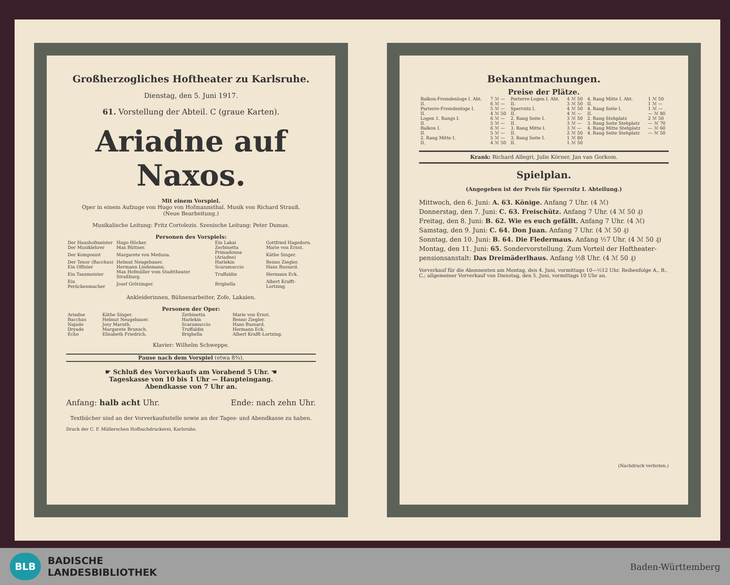Großherzogliches Hoftheater zu Karlsruhe.
Dienstag, den 5. Juni 1917.
61. Vorstellung der Abteil. C (graue Karten).
Ariadne auf Naxos.
Mit einem Vorspiel.
Oper in einem Aufzuge von Hugo von Hofmannsthal. Musik von Richard Strauß.
(Neue Bearbeitung.)
Musikalische Leitung: Fritz Cortolezis. Szenische Leitung: Peter Dumas.
Personen des Vorspiels:
| Der Haushofmeister | Hugo Höcker. | Ein Lakai | Gottfried Hagedorn. |
| Der Musiklehrer | Max Büttner. | Zerbinetta | Marie von Ernst. |
| Der Komponist | Margarete von Meduna. | Primadonna (Ariadne) | Käthe Singer. |
| Der Tenor (Bacchus) | Helmut Neugebauer. | Harlekin | Benno Ziegler. |
| Ein Offizier | Hermann Lindemann. | Scaramuccio | Hans Bussard. |
| Ein Tanzmeister | Max Hofmüller vom Stadttheater Straßburg. | Truffaldin | Hermann Eck. |
| Ein Perückenmacher | Josef Grötzinger. | Brighella | Albert Krafft-Lortzing. |
Ankleiderinnen, Bühnenarbeiter, Zofe, Lakaien.
Personen der Oper:
| Ariadne | Käthe Singer. | Zerbinetta | Marie von Ernst. |
| Bacchus | Helmut Neugebauer. | Harlekin | Benno Ziegler. |
| Najade | Josy Maruth. | Scaramuccio | Hans Bussard. |
| Dryade | Margarete Brunsch. | Truffaldin | Hermann Eck. |
| Echo | Elisabeth Friedrich. | Brighella | Albert Krafft-Lortzing. |
Klavier: Wilhelm Schweppe.
Pause nach dem Vorspiel (etwa 8¾).
☛ Schluß des Vorverkaufs am Vorabend 5 Uhr. ☚
Tageskasse von 10 bis 1 Uhr — Haupteingang.
Abendkasse von 7 Uhr an.
Anfang: halb acht Uhr. Ende: nach zehn Uhr.
Textbücher sind an der Vorverkaufsstelle sowie an der Tages- und Abendkasse zu haben.
Druck der C. F. Müllerschen Hofbuchdruckerei, Karlsruhe.
Bekanntmachungen.
Preise der Plätze.
| Balkon-Fremdenloge I. Abt. | 7 ℳ — | Parterre-Logen I. Abt. | 4 ℳ 50 | 4. Rang Mitte I. Abt. | 1 ℳ 50 |
| II. | 6 ℳ — | II. | 3 ℳ 50 | II. | 1 ℳ — |
| Parterre-Fremdenloge I. | 5 ℳ — | Sperrsitz I. | 4 ℳ 50 | 4. Rang Seite I. | 1 ℳ — |
| II. | 4 ℳ 50 | II. | 4 ℳ — | II. | — ℳ 80 |
| Logen 1. Rangs I. | 6 ℳ — | 2. Rang Seite I. | 3 ℳ 50 | 2. Rang Stehplatz | 2 ℳ 50 |
| II. | 5 ℳ — | II. | 3 ℳ — | 3. Rang Seite Stehplatz | — ℳ 70 |
| Balkon I. | 6 ℳ — | 3. Rang Mitte I. | 3 ℳ — | 4. Rang Mitte Stehplatz | — ℳ 60 |
| II. | 5 ℳ — | II. | 2 ℳ 50 | 4. Rang Seite Stehplatz | — ℳ 50 |
| 2. Rang Mitte I. | 5 ℳ — | 3. Rang Seite I. | 1 ℳ 80 | | |
| II. | 4 ℳ 50 | II. | 1 ℳ 50 | | |
Krank: Richard Allegri, Julie Körner, Jan van Gorkom.
Spielplan.
(Angegeben ist der Preis für Sperrsitz I. Abteilung.)
Mittwoch, den 6. Juni: A. 63. Könige. Anfang 7 Uhr. (4 ℳ)
Donnerstag, den 7. Juni: C. 63. Freischütz. Anfang 7 Uhr. (4 ℳ 50 ₰)
Freitag, den 8. Juni: B. 62. Wie es euch gefällt. Anfang 7 Uhr. (4 ℳ)
Samstag, den 9. Juni: C. 64. Don Juan. Anfang 7 Uhr. (4 ℳ 50 ₰)
Sonntag, den 10. Juni: B. 64. Die Fledermaus. Anfang ½7 Uhr. (4 ℳ 50 ₰)
Montag, den 11. Juni: 65. Sondervorstellung. Zum Vorteil der Hoftheater-pensionsanstalt: Das Dreimäderlhaus. Anfang ½8 Uhr. (4 ℳ 50 ₰)
Vorverkauf für die Abonnenten am Montag, den 4. Juni, vormittags 10—½12 Uhr, Reihenfolge A., B., C.; allgemeiner Vorverkauf von Dienstag, den 5. Juni, vormittags 10 Uhr an.
(Nachdruck verboten.)
BLB
BADISCHE
LANDESBIBLIOTHEK
Baden-Württemberg